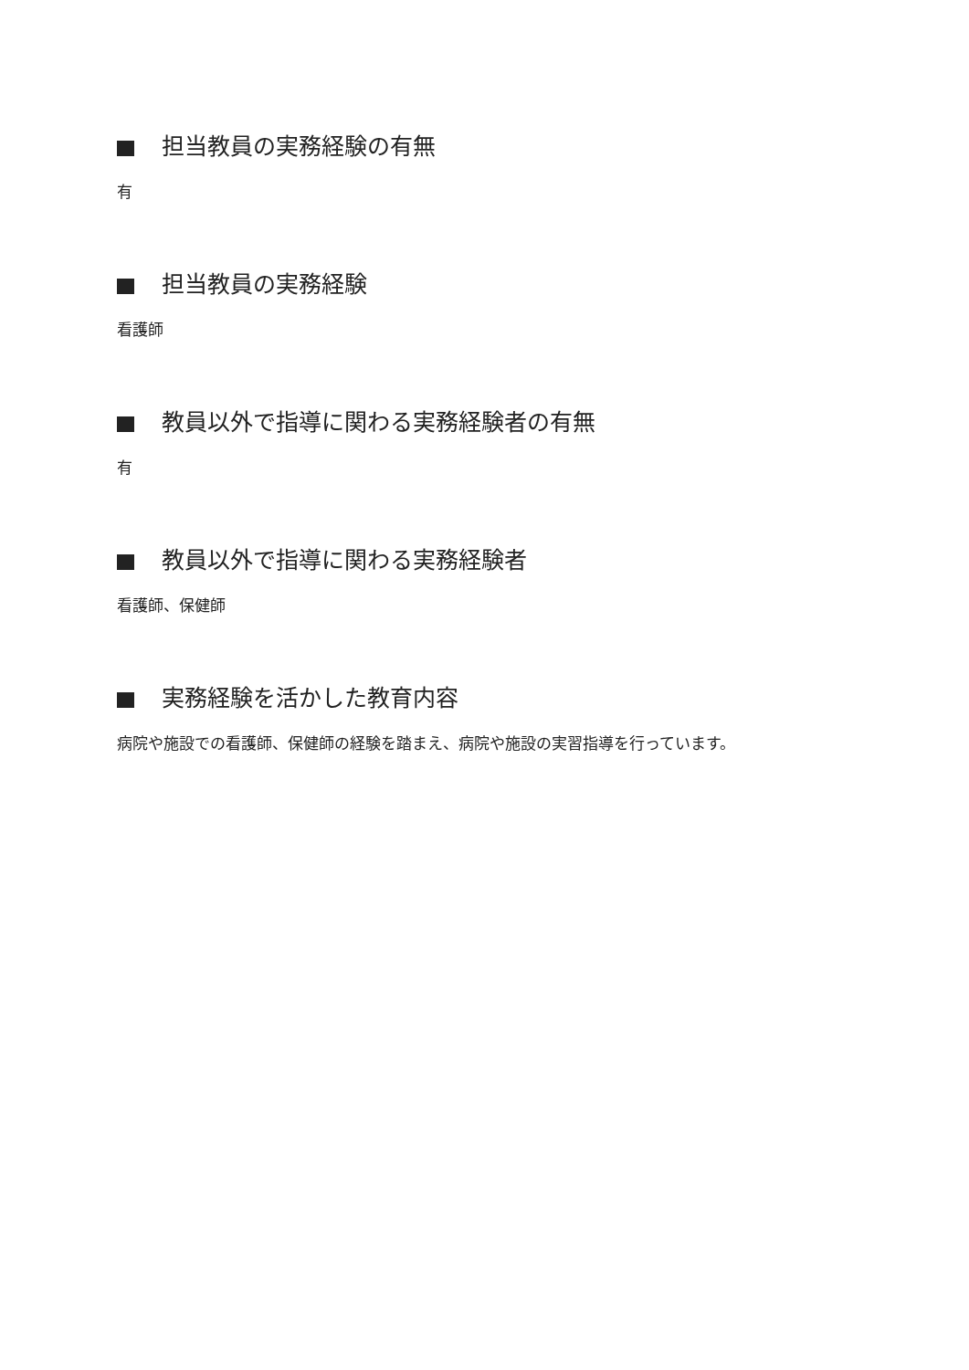担当教員の実務経験の有無
有
担当教員の実務経験
看護師
教員以外で指導に関わる実務経験者の有無
有
教員以外で指導に関わる実務経験者
看護師、保健師
実務経験を活かした教育内容
病院や施設での看護師、保健師の経験を踏まえ、病院や施設の実習指導を行っています。